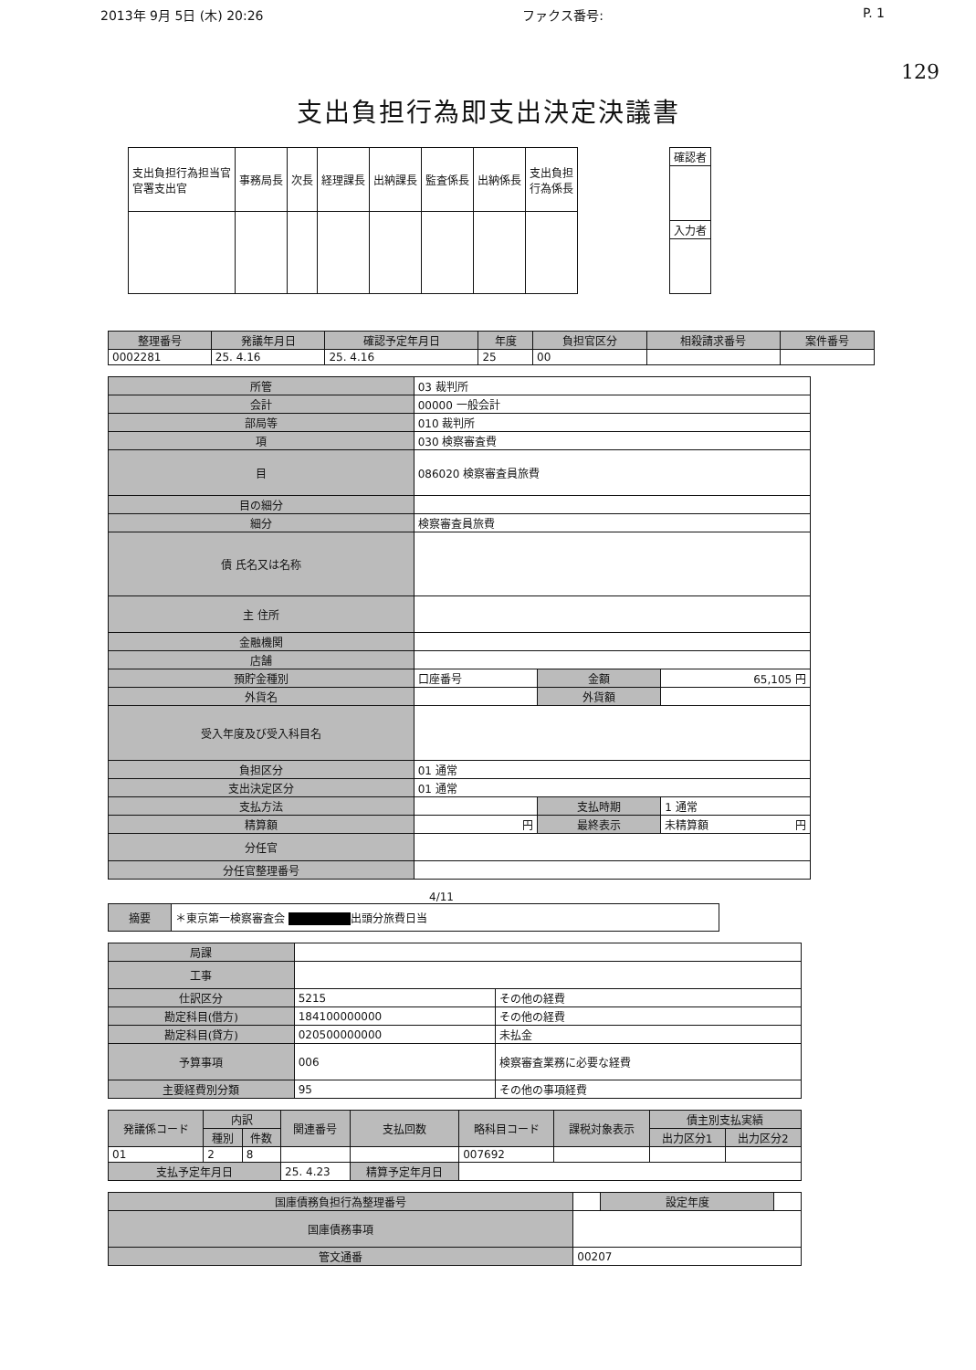2013年 9月 5日 (木) 20:26 ファクス番号: P. 1
129
支出負担行為即支出決定決議書
| 支出負担行為担当官 官署支出官 | 事務局長 | 次長 | 経理課長 | 出納課長 | 監査係長 | 出納係長 | 支出負担 行為係長 |
| 確認者 |
| 入力者 |
| 整理番号 | 発議年月日 | 確認予定年月日 | 年度 | 負担官区分 | 相殺請求番号 | 案件番号 |
| --- | --- | --- | --- | --- | --- | --- |
| 0002281 | 25. 4.16 | 25. 4.16 | 25 | 00 | | |
| 所管 | 03 裁判所 | | |
| 会計 | 00000 一般会計 | | |
| 部局等 | 010 裁判所 | | |
| 項 | 030 検察審査費 | | |
| 目 | 086020 検察審査員旅費 | | |
| 目の細分 | | | |
| 細分 | 検察審査員旅費 | | |
| 債 氏名又は名称 | | | |
| 主 住所 | | | |
| 金融機関 | | | |
| 店舗 | | | |
| 預貯金種別 | 口座番号 | 金額 | 65,105 円 |
| 外貨名 | | 外貨額 | |
| 受入年度及び受入科目名 | | | |
| 負担区分 | 01 通常 | | |
| 支出決定区分 | 01 通常 | | |
| 支払方法 | | 支払時期 | 1 通常 |
| 精算額 | 円 | 最終表示 | 未精算額 円 |
| 分任官 | | | |
| 分任官整理番号 | | | |
4/11
| 摘要 | ＊東京第一検察審査会 ■■■■■■ 出頭分旅費日当 |
| 局課 | | |
| 工事 | | |
| 仕訳区分 | 5215 | その他の経費 |
| 勘定科目(借方) | 184100000000 | その他の経費 |
| 勘定科目(貸方) | 020500000000 | 未払金 |
| 予算事項 | 006 | 検察審査業務に必要な経費 |
| 主要経費別分類 | 95 | その他の事項経費 |
| 発議係コード | 内訳 | | 関連番号 | 支払回数 | 略科目コード | 課税対象表示 | 債主別支払実績 | |
| --- | --- | --- | --- | --- | --- | --- | --- | --- |
| | 種別 | 件数 | | | | | 出力区分1 | 出力区分2 |
| 01 | 2 | 8 | | | 007692 | | | |
| 支払予定年月日 | | | 25. 4.23 | 精算予定年月日 | | | | |
| 国庫債務負担行為整理番号 | | 設定年度 | |
| 国庫債務事項 | | | |
| 管文通番 | 00207 | | |